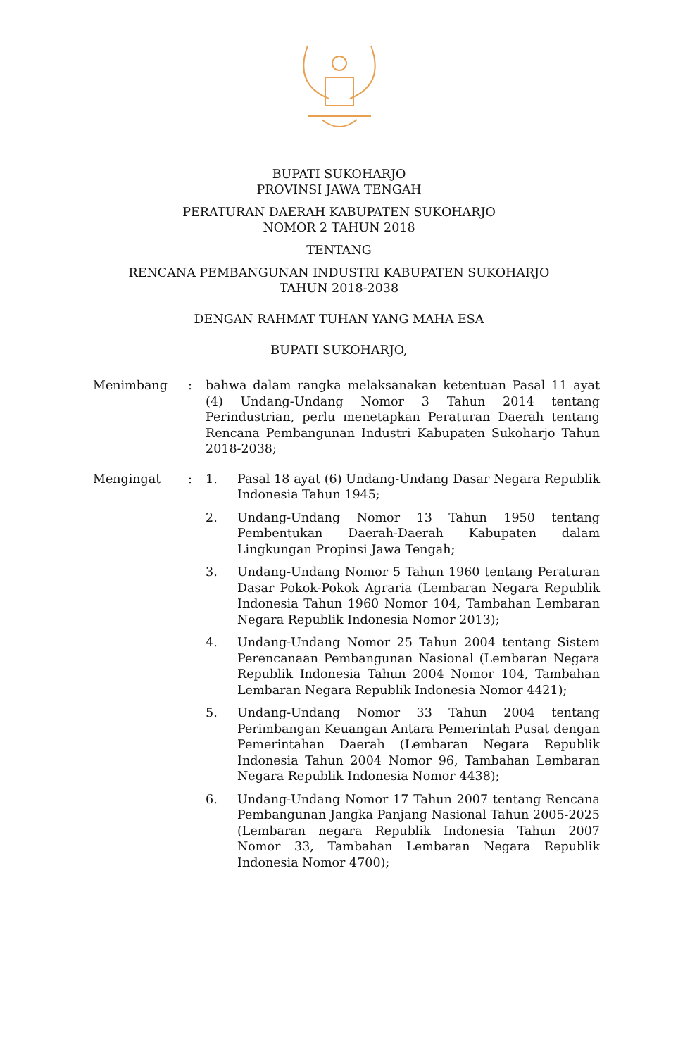BUPATI SUKOHARJO
PROVINSI JAWA TENGAH
PERATURAN DAERAH KABUPATEN SUKOHARJO
NOMOR 2 TAHUN 2018
TENTANG
RENCANA PEMBANGUNAN INDUSTRI KABUPATEN SUKOHARJO
TAHUN 2018-2038
DENGAN RAHMAT TUHAN YANG MAHA ESA
BUPATI SUKOHARJO,
Menimbang : bahwa dalam rangka melaksanakan ketentuan Pasal 11 ayat (4) Undang-Undang Nomor 3 Tahun 2014 tentang Perindustrian, perlu menetapkan Peraturan Daerah tentang Rencana Pembangunan Industri Kabupaten Sukoharjo Tahun 2018-2038;
Mengingat : 1. Pasal 18 ayat (6) Undang-Undang Dasar Negara Republik Indonesia Tahun 1945;
2. Undang-Undang Nomor 13 Tahun 1950 tentang Pembentukan Daerah-Daerah Kabupaten dalam Lingkungan Propinsi Jawa Tengah;
3. Undang-Undang Nomor 5 Tahun 1960 tentang Peraturan Dasar Pokok-Pokok Agraria (Lembaran Negara Republik Indonesia Tahun 1960 Nomor 104, Tambahan Lembaran Negara Republik Indonesia Nomor 2013);
4. Undang-Undang Nomor 25 Tahun 2004 tentang Sistem Perencanaan Pembangunan Nasional (Lembaran Negara Republik Indonesia Tahun 2004 Nomor 104, Tambahan Lembaran Negara Republik Indonesia Nomor 4421);
5. Undang-Undang Nomor 33 Tahun 2004 tentang Perimbangan Keuangan Antara Pemerintah Pusat dengan Pemerintahan Daerah (Lembaran Negara Republik Indonesia Tahun 2004 Nomor 96, Tambahan Lembaran Negara Republik Indonesia Nomor 4438);
6. Undang-Undang Nomor 17 Tahun 2007 tentang Rencana Pembangunan Jangka Panjang Nasional Tahun 2005-2025 (Lembaran negara Republik Indonesia Tahun 2007 Nomor 33, Tambahan Lembaran Negara Republik Indonesia Nomor 4700);